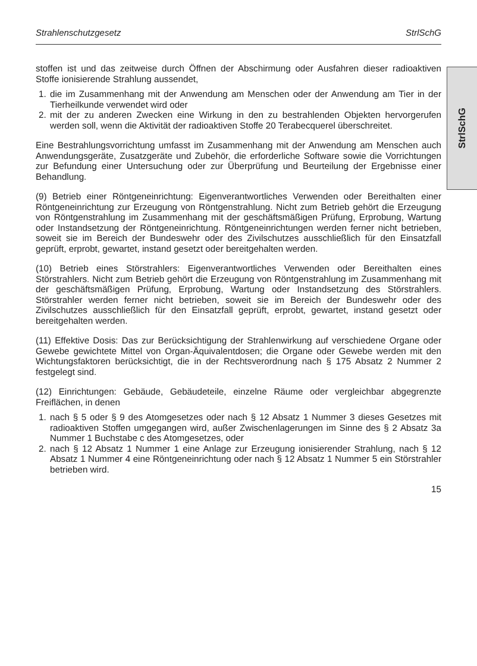Strahlenschutzgesetz StrlSchG
StrlSchG
stoffen ist und das zeitweise durch Öffnen der Abschirmung oder Ausfahren dieser radioaktiven Stoffe ionisierende Strahlung aussendet,
1. die im Zusammenhang mit der Anwendung am Menschen oder der Anwendung am Tier in der Tierheilkunde verwendet wird oder
2. mit der zu anderen Zwecken eine Wirkung in den zu bestrahlenden Objekten hervorgerufen werden soll, wenn die Aktivität der radioaktiven Stoffe 20 Terabecquerel überschreitet.
Eine Bestrahlungsvorrichtung umfasst im Zusammenhang mit der Anwendung am Menschen auch Anwendungsgeräte, Zusatzgeräte und Zubehör, die erforderliche Software sowie die Vorrichtungen zur Befundung einer Untersuchung oder zur Überprüfung und Beurteilung der Ergebnisse einer Behandlung.
(9) Betrieb einer Röntgeneinrichtung: Eigenverantwortliches Verwenden oder Bereithalten einer Röntgeneinrichtung zur Erzeugung von Röntgenstrahlung. Nicht zum Betrieb gehört die Erzeugung von Röntgenstrahlung im Zusammenhang mit der geschäftsmäßigen Prüfung, Erprobung, Wartung oder Instandsetzung der Röntgeneinrichtung. Röntgeneinrichtungen werden ferner nicht betrieben, soweit sie im Bereich der Bundeswehr oder des Zivilschutzes ausschließlich für den Einsatzfall geprüft, erprobt, gewartet, instand gesetzt oder bereitgehalten werden.
(10) Betrieb eines Störstrahlers: Eigenverantwortliches Verwenden oder Bereithalten eines Störstrahlers. Nicht zum Betrieb gehört die Erzeugung von Röntgenstrahlung im Zusammenhang mit der geschäftsmäßigen Prüfung, Erprobung, Wartung oder Instandsetzung des Störstrahlers. Störstrahler werden ferner nicht betrieben, soweit sie im Bereich der Bundeswehr oder des Zivilschutzes ausschließlich für den Einsatzfall geprüft, erprobt, gewartet, instand gesetzt oder bereitgehalten werden.
(11) Effektive Dosis: Das zur Berücksichtigung der Strahlenwirkung auf verschiedene Organe oder Gewebe gewichtete Mittel von Organ-Äquivalentdosen; die Organe oder Gewebe werden mit den Wichtungsfaktoren berücksichtigt, die in der Rechtsverordnung nach § 175 Absatz 2 Nummer 2 festgelegt sind.
(12) Einrichtungen: Gebäude, Gebäudeteile, einzelne Räume oder vergleichbar abgegrenzte Freiflächen, in denen
1. nach § 5 oder § 9 des Atomgesetzes oder nach § 12 Absatz 1 Nummer 3 dieses Gesetzes mit radioaktiven Stoffen umgegangen wird, außer Zwischenlagerungen im Sinne des § 2 Absatz 3a Nummer 1 Buchstabe c des Atomgesetzes, oder
2. nach § 12 Absatz 1 Nummer 1 eine Anlage zur Erzeugung ionisierender Strahlung, nach § 12 Absatz 1 Nummer 4 eine Röntgeneinrichtung oder nach § 12 Absatz 1 Nummer 5 ein Störstrahler betrieben wird.
15